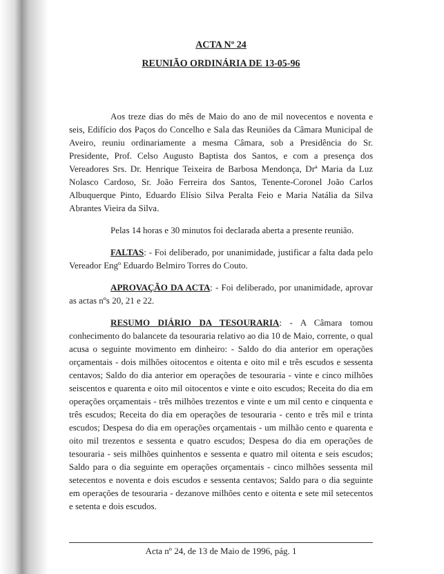ACTA Nº 24
REUNIÃO ORDINÁRIA DE 13-05-96
Aos treze dias do mês de Maio do ano de mil novecentos e noventa e seis, Edifício dos Paços do Concelho e Sala das Reuniões da Câmara Municipal de Aveiro, reuniu ordinariamente a mesma Câmara, sob a Presidência do Sr. Presidente, Prof. Celso Augusto Baptista dos Santos, e com a presença dos Vereadores Srs. Dr. Henrique Teixeira de Barbosa Mendonça, Drª Maria da Luz Nolasco Cardoso, Sr. João Ferreira dos Santos, Tenente-Coronel João Carlos Albuquerque Pinto, Eduardo Elísio Silva Peralta Feio e Maria Natália da Silva Abrantes Vieira da Silva.
Pelas 14 horas e 30 minutos foi declarada aberta a presente reunião.
FALTAS: - Foi deliberado, por unanimidade, justificar a falta dada pelo Vereador Engº Eduardo Belmiro Torres do Couto.
APROVAÇÃO DA ACTA: - Foi deliberado, por unanimidade, aprovar as actas nºs 20, 21 e 22.
RESUMO DIÁRIO DA TESOURARIA: - A Câmara tomou conhecimento do balancete da tesouraria relativo ao dia 10 de Maio, corrente, o qual acusa o seguinte movimento em dinheiro: - Saldo do dia anterior em operações orçamentais - dois milhões oitocentos e oitenta e oito mil e três escudos e sessenta centavos; Saldo do dia anterior em operações de tesouraria - vinte e cinco milhões seiscentos e quarenta e oito mil oitocentos e vinte e oito escudos; Receita do dia em operações orçamentais - três milhões trezentos e vinte e um mil cento e cinquenta e três escudos; Receita do dia em operações de tesouraria - cento e três mil e trinta escudos; Despesa do dia em operações orçamentais - um milhão cento e quarenta e oito mil trezentos e sessenta e quatro escudos; Despesa do dia em operações de tesouraria - seis milhões quinhentos e sessenta e quatro mil oitenta e seis escudos; Saldo para o dia seguinte em operações orçamentais - cinco milhões sessenta mil setecentos e noventa e dois escudos e sessenta centavos; Saldo para o dia seguinte em operações de tesouraria - dezanove milhões cento e oitenta e sete mil setecentos e setenta e dois escudos.
Acta nº 24, de 13 de Maio de 1996, pág. 1